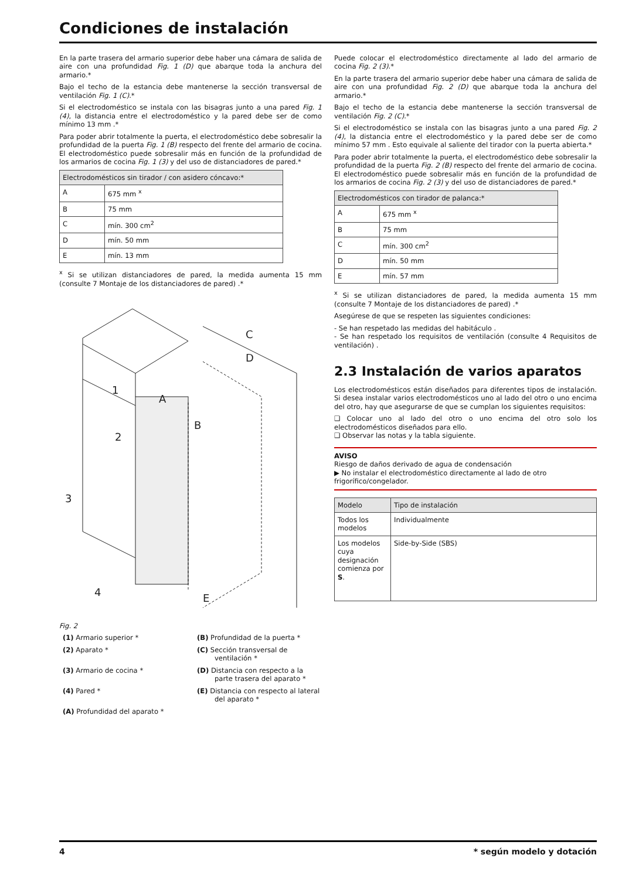Condiciones de instalación
En la parte trasera del armario superior debe haber una cámara de salida de aire con una profundidad Fig. 1 (D) que abarque toda la anchura del armario.*
Bajo el techo de la estancia debe mantenerse la sección transversal de ventilación Fig. 1 (C).*
Si el electrodoméstico se instala con las bisagras junto a una pared Fig. 1 (4), la distancia entre el electrodoméstico y la pared debe ser de como mínimo 13 mm .*
Para poder abrir totalmente la puerta, el electrodoméstico debe sobresalir la profundidad de la puerta Fig. 1 (B) respecto del frente del armario de cocina. El electrodoméstico puede sobresalir más en función de la profundidad de los armarios de cocina Fig. 1 (3) y del uso de distanciadores de pared.*
| Electrodomésticos sin tirador / con asidero cóncavo:* | |
| --- | --- |
| A | 675 mm <sup>x</sup> |
| B | 75 mm |
| C | mín. 300 cm<sup>2</sup> |
| D | mín. 50 mm |
| E | mín. 13 mm |
<sup>x</sup> Si se utilizan distanciadores de pared, la medida aumenta 15 mm (consulte 7 Montaje de los distanciadores de pared) .*
1
2
3
4
A
B
C
D
E
Fig. 2
(1) Armario superior *
(B) Profundidad de la puerta *
(2) Aparato *
(C) Sección transversal de ventilación *
(3) Armario de cocina *
(D) Distancia con respecto a la parte trasera del aparato *
(4) Pared *
(E) Distancia con respecto al lateral del aparato *
(A) Profundidad del aparato *
Puede colocar el electrodoméstico directamente al lado del armario de cocina Fig. 2 (3).*
En la parte trasera del armario superior debe haber una cámara de salida de aire con una profundidad Fig. 2 (D) que abarque toda la anchura del armario.*
Bajo el techo de la estancia debe mantenerse la sección transversal de ventilación Fig. 2 (C).*
Si el electrodoméstico se instala con las bisagras junto a una pared Fig. 2 (4), la distancia entre el electrodoméstico y la pared debe ser de como mínimo 57 mm . Esto equivale al saliente del tirador con la puerta abierta.*
Para poder abrir totalmente la puerta, el electrodoméstico debe sobresalir la profundidad de la puerta Fig. 2 (B) respecto del frente del armario de cocina. El electrodoméstico puede sobresalir más en función de la profundidad de los armarios de cocina Fig. 2 (3) y del uso de distanciadores de pared.*
| Electrodomésticos con tirador de palanca:* | |
| --- | --- |
| A | 675 mm <sup>x</sup> |
| B | 75 mm |
| C | mín. 300 cm<sup>2</sup> |
| D | mín. 50 mm |
| E | mín. 57 mm |
<sup>x</sup> Si se utilizan distanciadores de pared, la medida aumenta 15 mm (consulte 7 Montaje de los distanciadores de pared) .*
Asegúrese de que se respeten las siguientes condiciones:
- Se han respetado las medidas del habitáculo .
- Se han respetado los requisitos de ventilación (consulte 4 Requisitos de ventilación) .
2.3 Instalación de varios aparatos
Los electrodomésticos están diseñados para diferentes tipos de instalación. Si desea instalar varios electrodomésticos uno al lado del otro o uno encima del otro, hay que asegurarse de que se cumplan los siguientes requisitos:
❑ Colocar uno al lado del otro o uno encima del otro solo los electrodomésticos diseñados para ello.
❑ Observar las notas y la tabla siguiente.
AVISO
Riesgo de daños derivado de agua de condensación
▶ No instalar el electrodoméstico directamente al lado de otro frigorífico/congelador.
| Modelo | Tipo de instalación |
| --- | --- |
| Todos los modelos | Individualmente |
| Los modelos cuya designación comienza por S . | Side-by-Side (SBS) |
4 * según modelo y dotación